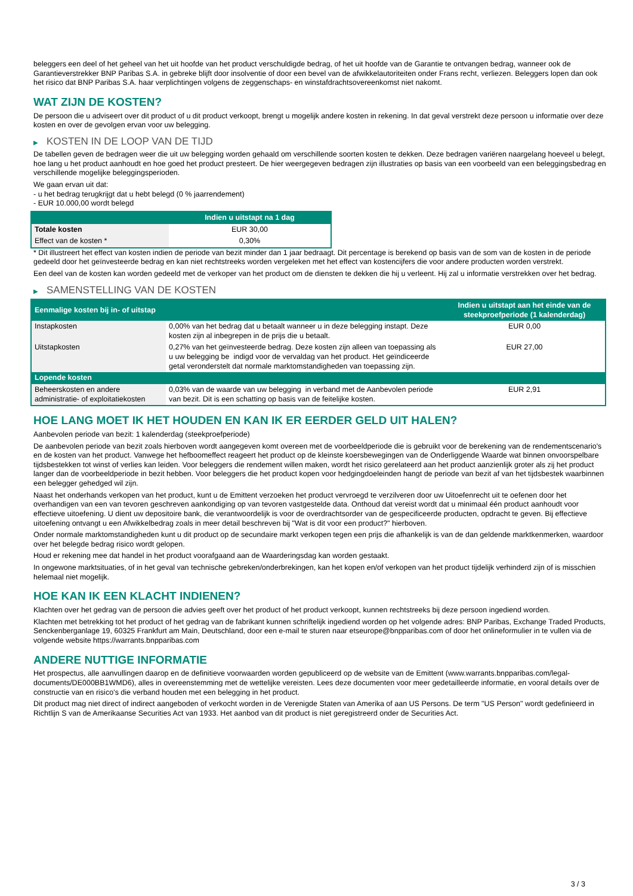beleggers een deel of het geheel van het uit hoofde van het product verschuldigde bedrag, of het uit hoofde van de Garantie te ontvangen bedrag, wanneer ook de Garantieverstrekker BNP Paribas S.A. in gebreke blijft door insolventie of door een bevel van de afwikkelautoriteiten onder Frans recht, verliezen. Beleggers lopen dan ook het risico dat BNP Paribas S.A. haar verplichtingen volgens de zeggenschaps- en winstafdrachtsovereenkomst niet nakomt.
WAT ZIJN DE KOSTEN?
De persoon die u adviseert over dit product of u dit product verkoopt, brengt u mogelijk andere kosten in rekening. In dat geval verstrekt deze persoon u informatie over deze kosten en over de gevolgen ervan voor uw belegging.
▶ KOSTEN IN DE LOOP VAN DE TIJD
De tabellen geven de bedragen weer die uit uw belegging worden gehaald om verschillende soorten kosten te dekken. Deze bedragen variëren naargelang hoeveel u belegt, hoe lang u het product aanhoudt en hoe goed het product presteert. De hier weergegeven bedragen zijn illustraties op basis van een voorbeeld van een beleggingsbedrag en verschillende mogelijke beleggingsperioden.
We gaan ervan uit dat:
- u het bedrag terugkrijgt dat u hebt belegd (0 % jaarrendement)
- EUR 10.000,00 wordt belegd
| | Indien u uitstapt na 1 dag |
| --- | --- |
| Totale kosten | EUR 30,00 |
| Effect van de kosten * | 0,30% |
* Dit illustreert het effect van kosten indien de periode van bezit minder dan 1 jaar bedraagt. Dit percentage is berekend op basis van de som van de kosten in de periode gedeeld door het geïnvesteerde bedrag en kan niet rechtstreeks worden vergeleken met het effect van kostencijfers die voor andere producten worden verstrekt.
Een deel van de kosten kan worden gedeeld met de verkoper van het product om de diensten te dekken die hij u verleent. Hij zal u informatie verstrekken over het bedrag.
▶ SAMENSTELLING VAN DE KOSTEN
| Eenmalige kosten bij in- of uitstap | | Indien u uitstapt aan het einde van de steekproefperiode (1 kalenderdag) |
| --- | --- | --- |
| Instapkosten | 0,00% van het bedrag dat u betaalt wanneer u in deze belegging instapt. Deze kosten zijn al inbegrepen in de prijs die u betaalt. | EUR 0,00 |
| Uitstapkosten | 0,27% van het geïnvesteerde bedrag. Deze kosten zijn alleen van toepassing als u uw belegging be indigd voor de vervaldag van het product. Het geïndiceerde getal veronderstelt dat normale marktomstandigheden van toepassing zijn. | EUR 27,00 |
| Lopende kosten | | |
| Beheerskosten en andere administratie- of exploitatiekosten | 0,03% van de waarde van uw belegging in verband met de Aanbevolen periode van bezit. Dit is een schatting op basis van de feitelijke kosten. | EUR 2,91 |
HOE LANG MOET IK HET HOUDEN EN KAN IK ER EERDER GELD UIT HALEN?
Aanbevolen periode van bezit: 1 kalenderdag (steekproefperiode)
De aanbevolen periode van bezit zoals hierboven wordt aangegeven komt overeen met de voorbeeldperiode die is gebruikt voor de berekening van de rendementscenario's en de kosten van het product. Vanwege het hefboomeffect reageert het product op de kleinste koersbewegingen van de Onderliggende Waarde wat binnen onvoorspelbare tijdsbestekken tot winst of verlies kan leiden. Voor beleggers die rendement willen maken, wordt het risico gerelateerd aan het product aanzienlijk groter als zij het product langer dan de voorbeeldperiode in bezit hebben. Voor beleggers die het product kopen voor hedgingdoeleinden hangt de periode van bezit af van het tijdsbestek waarbinnen een belegger gehedged wil zijn.
Naast het onderhands verkopen van het product, kunt u de Emittent verzoeken het product vervroegd te verzilveren door uw Uitoefenrecht uit te oefenen door het overhandigen van een van tevoren geschreven aankondiging op van tevoren vastgestelde data. Onthoud dat vereist wordt dat u minimaal één product aanhoudt voor effectieve uitoefening. U dient uw depositoire bank, die verantwoordelijk is voor de overdrachtsorder van de gespecificeerde producten, opdracht te geven. Bij effectieve uitoefening ontvangt u een Afwikkelbedrag zoals in meer detail beschreven bij "Wat is dit voor een product?" hierboven.
Onder normale marktomstandigheden kunt u dit product op de secundaire markt verkopen tegen een prijs die afhankelijk is van de dan geldende marktkenmerken, waardoor over het belegde bedrag risico wordt gelopen.
Houd er rekening mee dat handel in het product voorafgaand aan de Waarderingsdag kan worden gestaakt.
In ongewone marktsituaties, of in het geval van technische gebreken/onderbrekingen, kan het kopen en/of verkopen van het product tijdelijk verhinderd zijn of is misschien helemaal niet mogelijk.
HOE KAN IK EEN KLACHT INDIENEN?
Klachten over het gedrag van de persoon die advies geeft over het product of het product verkoopt, kunnen rechtstreeks bij deze persoon ingediend worden.
Klachten met betrekking tot het product of het gedrag van de fabrikant kunnen schriftelijk ingediend worden op het volgende adres: BNP Paribas, Exchange Traded Products, Senckenberganlage 19, 60325 Frankfurt am Main, Deutschland, door een e-mail te sturen naar etseurope@bnpparibas.com of door het onlineformulier in te vullen via de volgende website https://warrants.bnpparibas.com
ANDERE NUTTIGE INFORMATIE
Het prospectus, alle aanvullingen daarop en de definitieve voorwaarden worden gepubliceerd op de website van de Emittent (www.warrants.bnpparibas.com/legal-documents/DE000BB1WMD6), alles in overeenstemming met de wettelijke vereisten. Lees deze documenten voor meer gedetailleerde informatie, en vooral details over de constructie van en risico’s die verband houden met een belegging in het product.
Dit product mag niet direct of indirect aangeboden of verkocht worden in de Verenigde Staten van Amerika of aan US Persons. De term "US Person" wordt gedefinieerd in Richtlijn S van de Amerikaanse Securities Act van 1933. Het aanbod van dit product is niet geregistreerd onder de Securities Act.
3 / 3